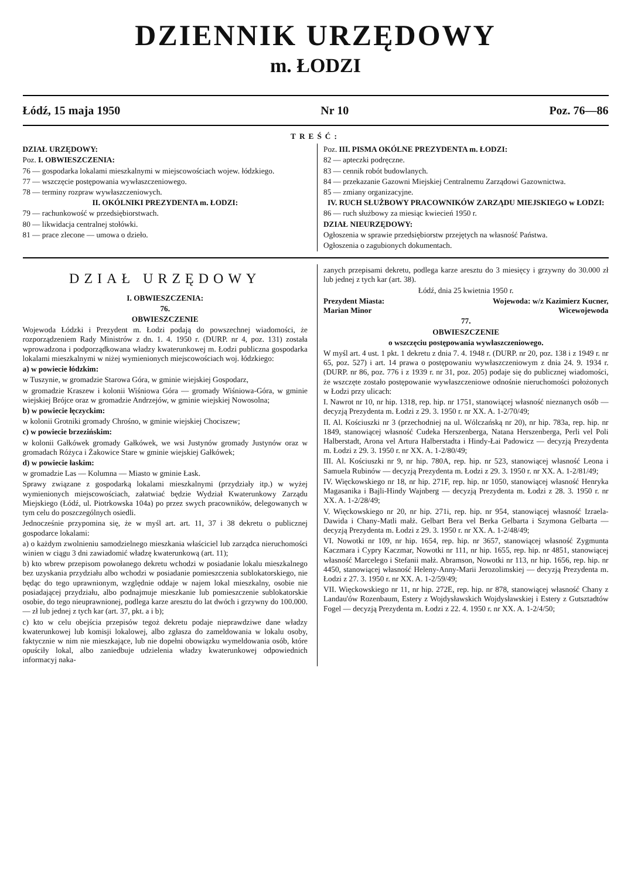DZIENNIK URZĘDOWY
m. ŁODZI
Łódź, 15 maja 1950 Nr 10 Poz. 76—86
TREŚĆ:
DZIAŁ URZĘDOWY:
Poz. I. OBWIESZCZENIA:
76 — gospodarka lokalami mieszkalnymi w miejscowościach wojew. łódzkiego.
77 — wszczęcie postępowania wywłaszczeniowego.
78 — terminy rozpraw wywłaszczeniowych.
II. OKÓLNIKI PREZYDENTA m. ŁODZI:
79 — rachunkowość w przedsiębiorstwach.
80 — likwidacja centralnej stołówki.
81 — prace zlecone — umowa o dzieło.
Poz. III. PISMA OKÓLNE PREZYDENTA m. ŁODZI:
82 — apteczki podręczne.
83 — cennik robót budowlanych.
84 — przekazanie Gazowni Miejskiej Centralnemu Zarządowi Gazownictwa.
85 — zmiany organizacyjne.
IV. RUCH SŁUŻBOWY PRACOWNIKÓW ZARZĄDU MIEJSKIEGO w ŁODZI:
86 — ruch służbowy za miesiąc kwiecień 1950 r.
DZIAŁ NIEURZĘDOWY:
Ogłoszenia w sprawie przedsiębiorstw przejętych na własność Państwa.
Ogłoszenia o zagubionych dokumentach.
DZIAŁ URZĘDOWY
I. OBWIESZCZENIA:
76.
OBWIESZCZENIE
Wojewoda Łódzki i Prezydent m. Łodzi podają do powszechnej wiadomości, że rozporządzeniem Rady Ministrów z dn. 1. 4. 1950 r. (DURP. nr 4, poz. 131) została wprowadzona i podporządkowana władzy kwaterunkowej m. Łodzi publiczna gospodarka lokalami mieszkalnymi w niżej wymienionych miejscowościach woj. łódzkiego:
a) w powiecie łódzkim:
w Tuszynie, w gromadzie Starowa Góra, w gminie wiejskiej Gospodarz,
w gromadzie Kraszew i kolonii Wiśniowa Góra — gromady Wiśniowa-Góra, w gminie wiejskiej Brójce oraz w gromadzie Andrzejów, w gminie wiejskiej Nowosolna;
b) w powiecie łęczyckim:
w kolonii Grotniki gromady Chrośno, w gminie wiejskiej Chociszew;
c) w powiecie brzezińskim:
w kolonii Gałkówek gromady Gałkówek, we wsi Justynów gromady Justynów oraz w gromadach Różyca i Żakowice Stare w gminie wiejskiej Gałkówek;
d) w powiecie łaskim:
w gromadzie Las — Kolumna — Miasto w gminie Łask.
Sprawy związane z gospodarką lokalami mieszkalnymi (przydziały itp.) w wyżej wymienionych miejscowościach, załatwiać będzie Wydział Kwaterunkowy Zarządu Miejskiego (Łódź, ul. Piotrkowska 104a) po przez swych pracowników, delegowanych w tym celu do poszczególnych osiedli.
Jednocześnie przypomina się, że w myśl art. art. 11, 37 i 38 dekretu o publicznej gospodarce lokalami:
a) o każdym zwolnieniu samodzielnego mieszkania właściciel lub zarządca nieruchomości winien w ciągu 3 dni zawiadomić władzę kwaterunkową (art. 11);
b) kto wbrew przepisom powołanego dekretu wchodzi w posiadanie lokalu mieszkalnego bez uzyskania przydziału albo wchodzi w posiadanie pomieszczenia sublokatorskiego, nie będąc do tego uprawnionym, względnie oddaje w najem lokal mieszkalny, osobie nie posiadającej przydziału, albo podnajmuje mieszkanie lub pomieszczenie sublokatorskie osobie, do tego nieuprawnionej, podlega karze aresztu do lat dwóch i grzywny do 100.000.— zł lub jednej z tych kar (art. 37, pkt. a i b);
c) kto w celu obejścia przepisów tegoż dekretu podaje nieprawdziwe dane władzy kwaterunkowej lub komisji lokalowej, albo zgłasza do zameldowania w lokalu osoby, faktycznie w nim nie mieszkające, lub nie dopełni obowiązku wymeldowania osób, które opuściły lokal, albo zaniedbuje udzielenia władzy kwaterunkowej odpowiednich informacyj naka-
zanych przepisami dekretu, podlega karze aresztu do 3 miesięcy i grzywny do 30.000 zł lub jednej z tych kar (art. 38).
Łódź, dnia 25 kwietnia 1950 r.
Prezydent Miasta: Wojewoda: w/z Kazimierz Kucner,
Marian Minor Wicewojewoda
77.
OBWIESZCZENIE
o wszczęciu postępowania wywłaszczeniowego.
W myśl art. 4 ust. 1 pkt. 1 dekretu z dnia 7. 4. 1948 r. (DURP. nr 20, poz. 138 i z 1949 r. nr 65, poz. 527) i art. 14 prawa o postępowaniu wywłaszczeniowym z dnia 24. 9. 1934 r. (DURP. nr 86, poz. 776 i z 1939 r. nr 31, poz. 205) podaje się do publicznej wiadomości, że wszczęte zostało postępowanie wywłaszczeniowe odnośnie nieruchomości położonych w Łodzi przy ulicach:
I. Nawrot nr 10, nr hip. 1318, rep. hip. nr 1751, stanowiącej własność nieznanych osób — decyzją Prezydenta m. Łodzi z 29. 3. 1950 r. nr XX. A. 1-2/70/49;
II. Al. Kościuszki nr 3 (przechodniej na ul. Wólczańską nr 20), nr hip. 783a, rep. hip. nr 1849, stanowiącej własność Cudeka Herszenberga, Natana Herszenberga, Perli vel Poli Halberstadt, Arona vel Artura Halberstadta i Hindy-Łai Padowicz — decyzją Prezydenta m. Łodzi z 29. 3. 1950 r. nr XX. A. 1-2/80/49;
III. Al. Kościuszki nr 9, nr hip. 780A, rep. hip. nr 523, stanowiącej własność Leona i Samuela Rubinów — decyzją Prezydenta m. Łodzi z 29. 3. 1950 r. nr XX. A. 1-2/81/49;
IV. Więckowskiego nr 18, nr hip. 271F, rep. hip. nr 1050, stanowiącej własność Henryka Magasanika i Bajli-Hindy Wajnberg — decyzją Prezydenta m. Łodzi z 28. 3. 1950 r. nr XX. A. 1-2/28/49;
V. Więckowskiego nr 20, nr hip. 271i, rep. hip. nr 954, stanowiącej własność Izraela-Dawida i Chany-Matli małż. Gelbart Bera vel Berka Gelbarta i Szymona Gelbarta — decyzją Prezydenta m. Łodzi z 29. 3. 1950 r. nr XX. A. 1-2/48/49;
VI. Nowotki nr 109, nr hip. 1654, rep. hip. nr 3657, stanowiącej własność Zygmunta Kaczmara i Cypry Kaczmar, Nowotki nr 111, nr hip. 1655, rep. hip. nr 4851, stanowiącej własność Marcelego i Stefanii małż. Abramson, Nowotki nr 113, nr hip. 1656, rep. hip. nr 4450, stanowiącej własność Heleny-Anny-Marii Jerozolimskiej — decyzją Prezydenta m. Łodzi z 27. 3. 1950 r. nr XX. A. 1-2/59/49;
VII. Więckowskiego nr 11, nr hip. 272E, rep. hip. nr 878, stanowiącej własność Chany z Landau'ów Rozenbaum, Estery z Wojdysławskich Wojdysławskiej i Estery z Gutsztadtów Fogel — decyzją Prezydenta m. Łodzi z 22. 4. 1950 r. nr XX. A. 1-2/4/50;